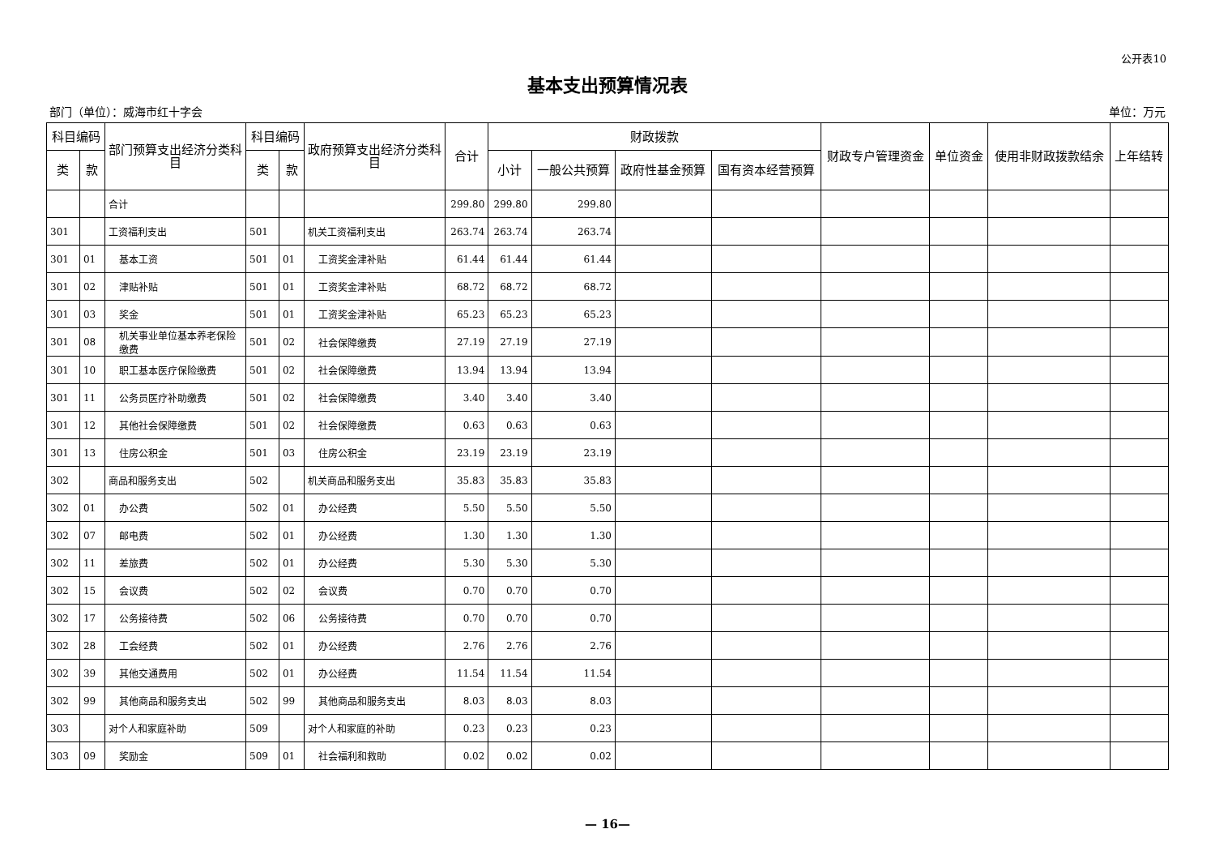公开表10
基本支出预算情况表
部门（单位）：威海市红十字会 单位：万元
| 科目编码 | | 部门预算支出经济分类科目 | 科目编码 | | 政府预算支出经济分类科目 | 合计 | 财政拨款 | | | | 财政专户管理资金 | 单位资金 | 使用非财政拨款结余 | 上年结转 |
| --- | --- | --- | --- | --- | --- | --- | --- | --- | --- | --- | --- | --- | --- | --- |
| 类 | 款 | | 类 | 款 | | | 小计 | 一般公共预算 | 政府性基金预算 | 国有资本经营预算 | | | | |
| | | 合计 | | | | 299.80 | 299.80 | 299.80 | | | | | | |
| 301 | | 工资福利支出 | 501 | | 机关工资福利支出 | 263.74 | 263.74 | 263.74 | | | | | | |
| 301 | 01 | 基本工资 | 501 | 01 | 工资奖金津补贴 | 61.44 | 61.44 | 61.44 | | | | | | |
| 301 | 02 | 津贴补贴 | 501 | 01 | 工资奖金津补贴 | 68.72 | 68.72 | 68.72 | | | | | | |
| 301 | 03 | 奖金 | 501 | 01 | 工资奖金津补贴 | 65.23 | 65.23 | 65.23 | | | | | | |
| 301 | 08 | 机关事业单位基本养老保险缴费 | 501 | 02 | 社会保障缴费 | 27.19 | 27.19 | 27.19 | | | | | | |
| 301 | 10 | 职工基本医疗保险缴费 | 501 | 02 | 社会保障缴费 | 13.94 | 13.94 | 13.94 | | | | | | |
| 301 | 11 | 公务员医疗补助缴费 | 501 | 02 | 社会保障缴费 | 3.40 | 3.40 | 3.40 | | | | | | |
| 301 | 12 | 其他社会保障缴费 | 501 | 02 | 社会保障缴费 | 0.63 | 0.63 | 0.63 | | | | | | |
| 301 | 13 | 住房公积金 | 501 | 03 | 住房公积金 | 23.19 | 23.19 | 23.19 | | | | | | |
| 302 | | 商品和服务支出 | 502 | | 机关商品和服务支出 | 35.83 | 35.83 | 35.83 | | | | | | |
| 302 | 01 | 办公费 | 502 | 01 | 办公经费 | 5.50 | 5.50 | 5.50 | | | | | | |
| 302 | 07 | 邮电费 | 502 | 01 | 办公经费 | 1.30 | 1.30 | 1.30 | | | | | | |
| 302 | 11 | 差旅费 | 502 | 01 | 办公经费 | 5.30 | 5.30 | 5.30 | | | | | | |
| 302 | 15 | 会议费 | 502 | 02 | 会议费 | 0.70 | 0.70 | 0.70 | | | | | | |
| 302 | 17 | 公务接待费 | 502 | 06 | 公务接待费 | 0.70 | 0.70 | 0.70 | | | | | | |
| 302 | 28 | 工会经费 | 502 | 01 | 办公经费 | 2.76 | 2.76 | 2.76 | | | | | | |
| 302 | 39 | 其他交通费用 | 502 | 01 | 办公经费 | 11.54 | 11.54 | 11.54 | | | | | | |
| 302 | 99 | 其他商品和服务支出 | 502 | 99 | 其他商品和服务支出 | 8.03 | 8.03 | 8.03 | | | | | | |
| 303 | | 对个人和家庭补助 | 509 | | 对个人和家庭的补助 | 0.23 | 0.23 | 0.23 | | | | | | |
| 303 | 09 | 奖励金 | 509 | 01 | 社会福利和救助 | 0.02 | 0.02 | 0.02 | | | | | | |
— 16—